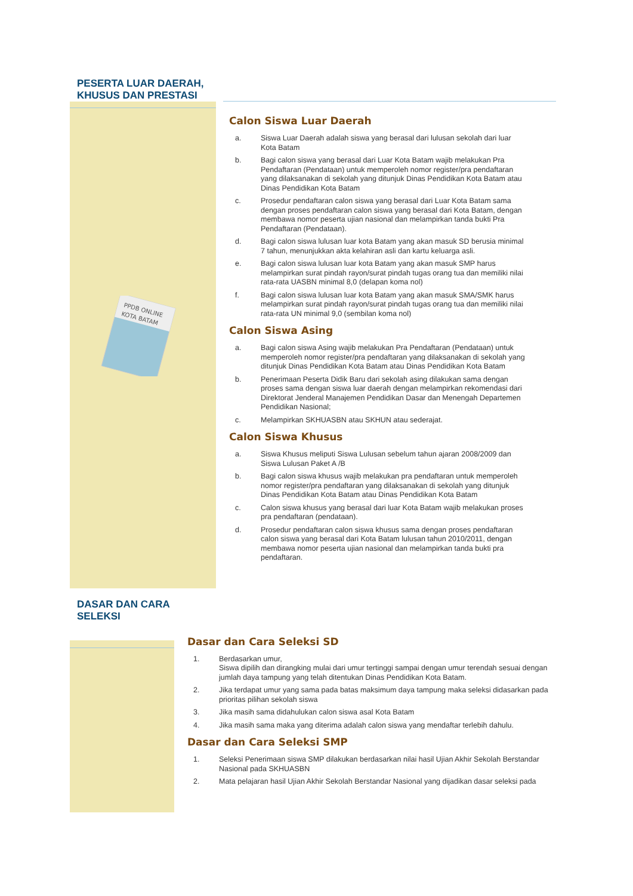PESERTA LUAR DAERAH,
KHUSUS DAN PRESTASI
PPDB ONLINE
KOTA BATAM
Calon Siswa Luar Daerah
a. Siswa Luar Daerah adalah siswa yang berasal dari lulusan sekolah dari luar Kota Batam
b. Bagi calon siswa yang berasal dari Luar Kota Batam wajib melakukan Pra Pendaftaran (Pendataan) untuk memperoleh nomor register/pra pendaftaran yang dilaksanakan di sekolah yang ditunjuk Dinas Pendidikan Kota Batam atau Dinas Pendidikan Kota Batam
c. Prosedur pendaftaran calon siswa yang berasal dari Luar Kota Batam sama dengan proses pendaftaran calon siswa yang berasal dari Kota Batam, dengan membawa nomor peserta ujian nasional dan melampirkan tanda bukti Pra Pendaftaran (Pendataan).
d. Bagi calon siswa lulusan luar kota Batam yang akan masuk SD berusia minimal 7 tahun, menunjukkan akta kelahiran asli dan kartu keluarga asli.
e. Bagi calon siswa lulusan luar kota Batam yang akan masuk SMP harus melampirkan surat pindah rayon/surat pindah tugas orang tua dan memiliki nilai rata-rata UASBN minimal 8,0 (delapan koma nol)
f. Bagi calon siswa lulusan luar kota Batam yang akan masuk SMA/SMK harus melampirkan surat pindah rayon/surat pindah tugas orang tua dan memiliki nilai rata-rata UN minimal 9,0 (sembilan koma nol)
Calon Siswa Asing
a. Bagi calon siswa Asing wajib melakukan Pra Pendaftaran (Pendataan) untuk memperoleh nomor register/pra pendaftaran yang dilaksanakan di sekolah yang ditunjuk Dinas Pendidikan Kota Batam atau Dinas Pendidikan Kota Batam
b. Penerimaan Peserta Didik Baru dari sekolah asing dilakukan sama dengan proses sama dengan siswa luar daerah dengan melampirkan rekomendasi dari Direktorat Jenderal Manajemen Pendidikan Dasar dan Menengah Departemen Pendidikan Nasional;
c. Melampirkan SKHUASBN atau SKHUN atau sederajat.
Calon Siswa Khusus
a. Siswa Khusus meliputi Siswa Lulusan sebelum tahun ajaran 2008/2009 dan Siswa Lulusan Paket A /B
b. Bagi calon siswa khusus wajib melakukan pra pendaftaran untuk memperoleh nomor register/pra pendaftaran yang dilaksanakan di sekolah yang ditunjuk Dinas Pendidikan Kota Batam atau Dinas Pendidikan Kota Batam
c. Calon siswa khusus yang berasal dari luar Kota Batam wajib melakukan proses pra pendaftaran (pendataan).
d. Prosedur pendaftaran calon siswa khusus sama dengan proses pendaftaran calon siswa yang berasal dari Kota Batam lulusan tahun 2010/2011, dengan membawa nomor peserta ujian nasional dan melampirkan tanda bukti pra pendaftaran.
DASAR DAN CARA
SELEKSI
Dasar dan Cara Seleksi SD
1. Berdasarkan umur,
Siswa dipilih dan dirangking mulai dari umur tertinggi sampai dengan umur terendah sesuai dengan jumlah daya tampung yang telah ditentukan Dinas Pendidikan Kota Batam.
2. Jika terdapat umur yang sama pada batas maksimum daya tampung maka seleksi didasarkan pada prioritas pilihan sekolah siswa
3. Jika masih sama didahulukan calon siswa asal Kota Batam
4. Jika masih sama maka yang diterima adalah calon siswa yang mendaftar terlebih dahulu.
Dasar dan Cara Seleksi SMP
1. Seleksi Penerimaan siswa SMP dilakukan berdasarkan nilai hasil Ujian Akhir Sekolah Berstandar Nasional pada SKHUASBN
2. Mata pelajaran hasil Ujian Akhir Sekolah Berstandar Nasional yang dijadikan dasar seleksi pada